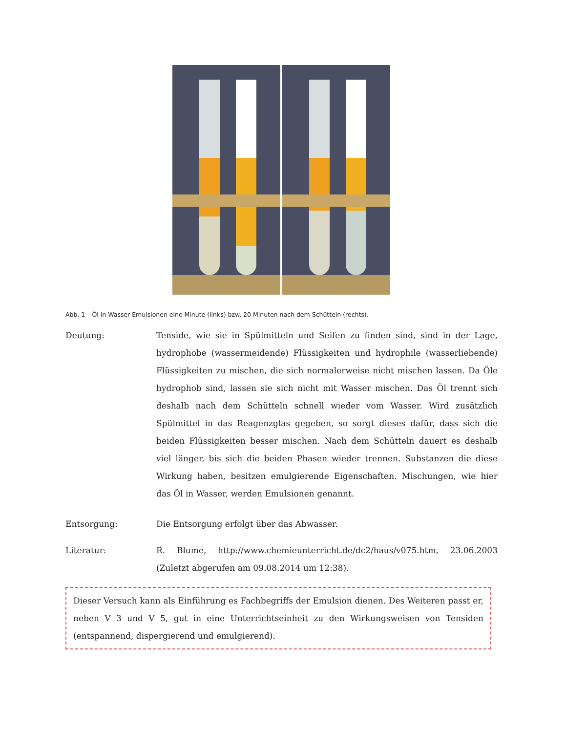Abb. 1 – Öl in Wasser Emulsionen eine Minute (links) bzw. 20 Minuten nach dem Schütteln (rechts).
Deutung: Tenside, wie sie in Spülmitteln und Seifen zu finden sind, sind in der Lage, hydrophobe (wassermeidende) Flüssigkeiten und hydrophile (wasserliebende) Flüssigkeiten zu mischen, die sich normalerweise nicht mischen lassen. Da Öle hydrophob sind, lassen sie sich nicht mit Wasser mischen. Das Öl trennt sich deshalb nach dem Schütteln schnell wieder vom Wasser. Wird zusätzlich Spülmittel in das Reagenzglas gegeben, so sorgt dieses dafür, dass sich die beiden Flüssigkeiten besser mischen. Nach dem Schütteln dauert es deshalb viel länger, bis sich die beiden Phasen wieder trennen. Substanzen die diese Wirkung haben, besitzen emulgierende Eigenschaften. Mischungen, wie hier das Öl in Wasser, werden Emulsionen genannt.
Entsorgung: Die Entsorgung erfolgt über das Abwasser.
Literatur: R. Blume, http://www.chemieunterricht.de/dc2/haus/v075.htm, 23.06.2003 (Zuletzt abgerufen am 09.08.2014 um 12:38).
Dieser Versuch kann als Einführung es Fachbegriffs der Emulsion dienen. Des Weiteren passt er, neben V 3 und V 5, gut in eine Unterrichtseinheit zu den Wirkungsweisen von Tensiden (entspannend, dispergierend und emulgierend).